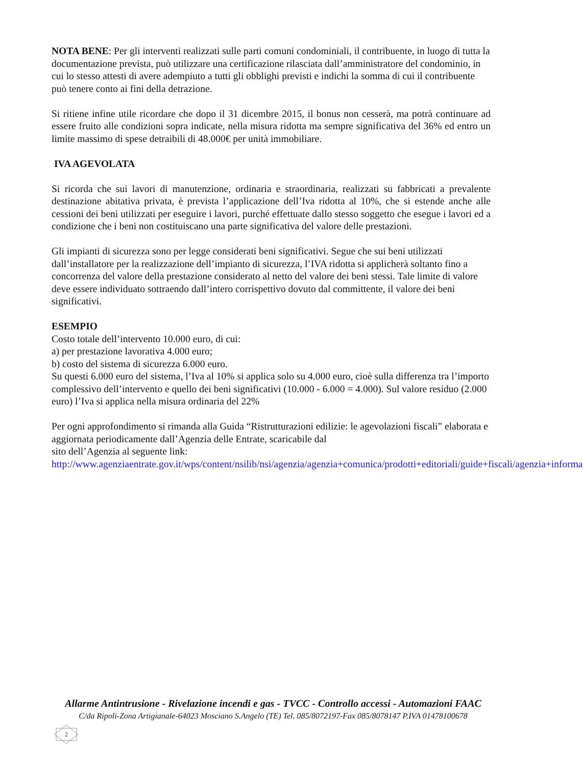NOTA BENE: Per gli interventi realizzati sulle parti comuni condominiali, il contribuente, in luogo di tutta la documentazione prevista, può utilizzare una certificazione rilasciata dall’amministratore del condominio, in cui lo stesso attesti di avere adempiuto a tutti gli obblighi previsti e indichi la somma di cui il contribuente può tenere conto ai fini della detrazione.
Si ritiene infine utile ricordare che dopo il 31 dicembre 2015, il bonus non cesserà, ma potrà continuare ad essere fruito alle condizioni sopra indicate, nella misura ridotta ma sempre significativa del 36% ed entro un limite massimo di spese detraibili di 48.000€ per unità immobiliare.
IVA AGEVOLATA
Si ricorda che sui lavori di manutenzione, ordinaria e straordinaria, realizzati su fabbricati a prevalente destinazione abitativa privata, è prevista l’applicazione dell’Iva ridotta al 10%, che si estende anche alle cessioni dei beni utilizzati per eseguire i lavori, purché effettuate dallo stesso soggetto che esegue i lavori ed a condizione che i beni non costituiscano una parte significativa del valore delle prestazioni.
Gli impianti di sicurezza sono per legge considerati beni significativi. Segue che sui beni utilizzati dall’installatore per la realizzazione dell’impianto di sicurezza, l’IVA ridotta si applicherà soltanto fino a concorrenza del valore della prestazione considerato al netto del valore dei beni stessi. Tale limite di valore deve essere individuato sottraendo dall’intero corrispettivo dovuto dal committente, il valore dei beni significativi.
ESEMPIO
Costo totale dell’intervento 10.000 euro, di cui:
a) per prestazione lavorativa 4.000 euro;
b) costo del sistema di sicurezza 6.000 euro.
Su questi 6.000 euro del sistema, l’Iva al 10% si applica solo su 4.000 euro, cioè sulla differenza tra l’importo complessivo dell’intervento e quello dei beni significativi (10.000 - 6.000 = 4.000). Sul valore residuo (2.000 euro) l’Iva si applica nella misura ordinaria del 22%
Per ogni approfondimento si rimanda alla Guida “Ristrutturazioni edilizie: le agevolazioni fiscali” elaborata e aggiornata periodicamente dall’Agenzia delle Entrate, scaricabile dal
sito dell’Agenzia al seguente link:
http://www.agenziaentrate.gov.it/wps/content/nsilib/nsi/agenzia/agenzia+comunica/prodotti+editoriali/guide+fiscali/agenzia+informa
Allarme Antintrusione - Rivelazione incendi e gas - TVCC - Controllo accessi - Automazioni FAAC
C/da Ripoli-Zona Artigianale-64023 Mosciano S.Angelo (TE) Tel. 085/8072197-Fax 085/8078147 P.IVA 01478100678
2